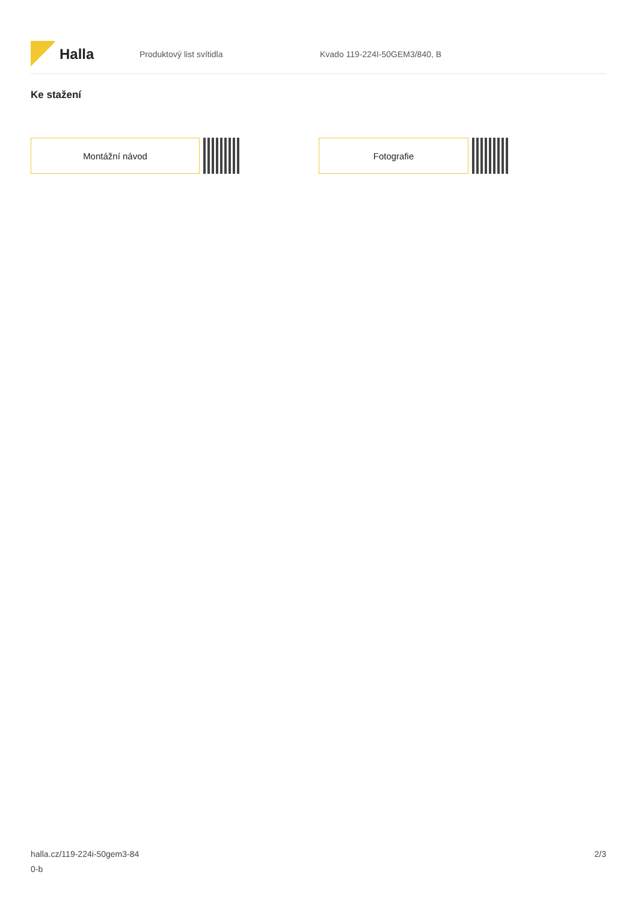Halla
Produktový list svítidla Kvado 119-224I-50GEM3/840, B
Ke stažení
Montážní návod Fotografie
halla.cz/119-224i-50gem3-84
0-b
2/3